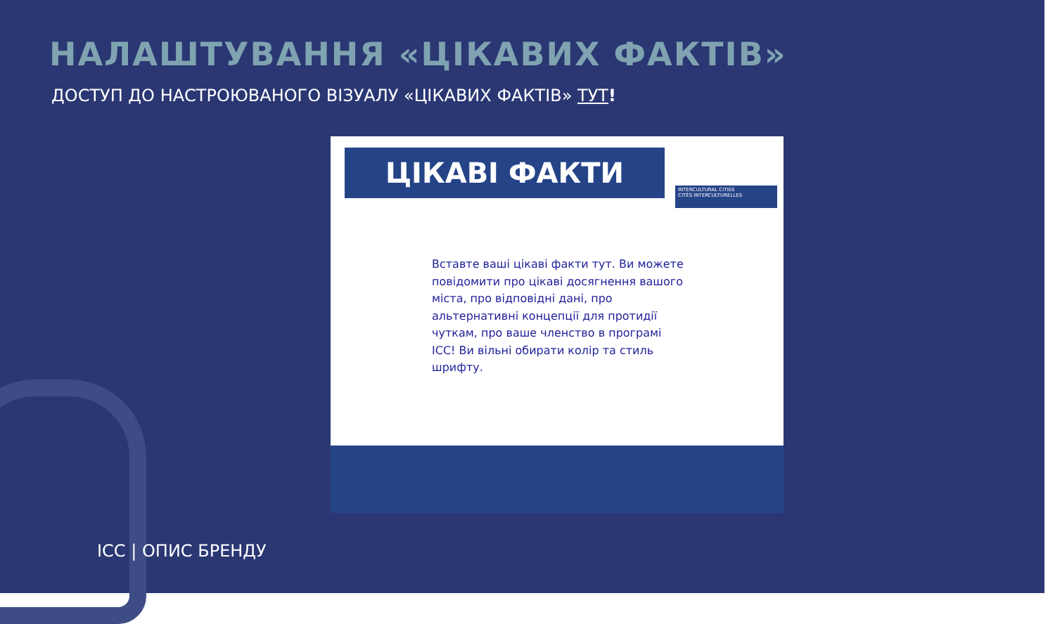НАЛАШТУВАННЯ «ЦІКАВИХ ФАКТІВ»
ДОСТУП ДО НАСТРОЮВАНОГО ВІЗУАЛУ «ЦІКАВИХ ФАКТІВ» ТУТ!
ЦІКАВІ ФАКТИ
INTERCULTURAL CITIES
CITÉS INTERCULTURELLES
Вставте ваші цікаві факти тут. Ви можете повідомити про цікаві досягнення вашого міста, про відповідні дані, про альтернативні концепції для протидії чуткам, про ваше членство в програмі ICC! Ви вільні обирати колір та стиль шрифту.
ICC | ОПИС БРЕНДУ